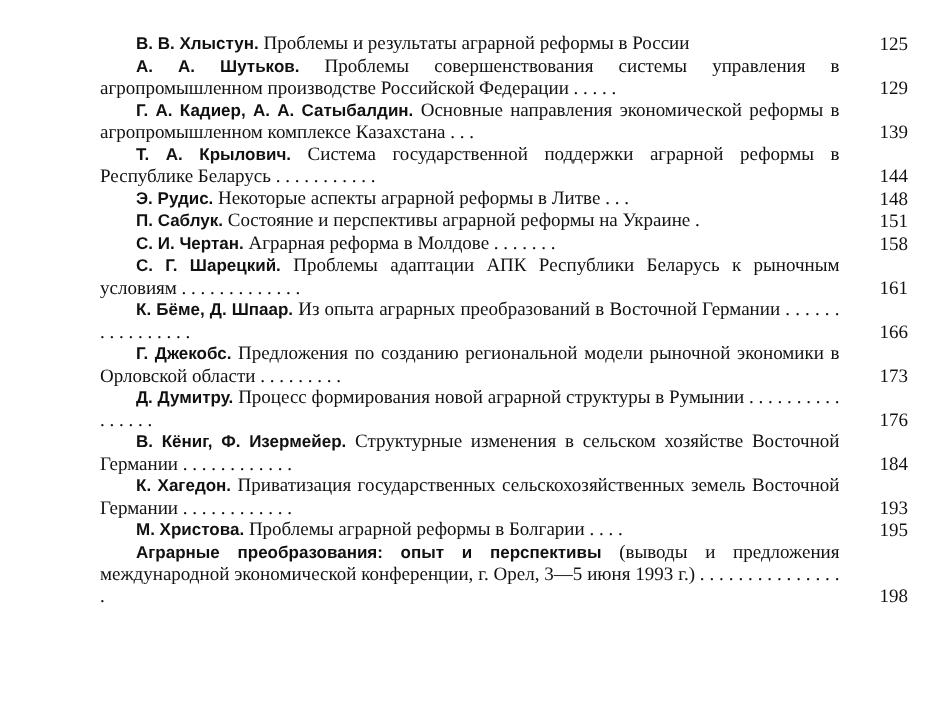В. В. Хлыстун. Проблемы и результаты аграрной реформы в России 125
А. А. Шутьков. Проблемы совершенствования системы управления в агропромышленном производстве Российской Федерации . . . . . 129
Г. А. Кадиер, А. А. Сатыбалдин. Основные направления экономической реформы в агропромышленном комплексе Казахстана . . . 139
Т. А. Крылович. Система государственной поддержки аграрной реформы в Республике Беларусь . . . . . . . . . . . 144
Э. Рудис. Некоторые аспекты аграрной реформы в Литве . . . 148
П. Саблук. Состояние и перспективы аграрной реформы на Украине . 151
С. И. Чертан. Аграрная реформа в Молдове . . . . . . . 158
С. Г. Шарецкий. Проблемы адаптации АПК Республики Беларусь к рыночным условиям . . . . . . . . . . . . . 161
К. Бёме, Д. Шпаар. Из опыта аграрных преобразований в Восточной Германии . . . . . . . . . . . . . . . . 166
Г. Джекобс. Предложения по созданию региональной модели рыночной экономики в Орловской области . . . . . . . . . 173
Д. Думитру. Процесс формирования новой аграрной структуры в Румынии . . . . . . . . . . . . . . . . 176
В. Кёниг, Ф. Изермейер. Структурные изменения в сельском хозяйстве Восточной Германии . . . . . . . . . . . . 184
К. Хагедон. Приватизация государственных сельскохозяйственных земель Восточной Германии . . . . . . . . . . . . 193
М. Христова. Проблемы аграрной реформы в Болгарии . . . . 195
Аграрные преобразования: опыт и перспективы (выводы и предложения международной экономической конференции, г. Орел, 3—5 июня 1993 г.) . . . . . . . . . . . . . . . . 198